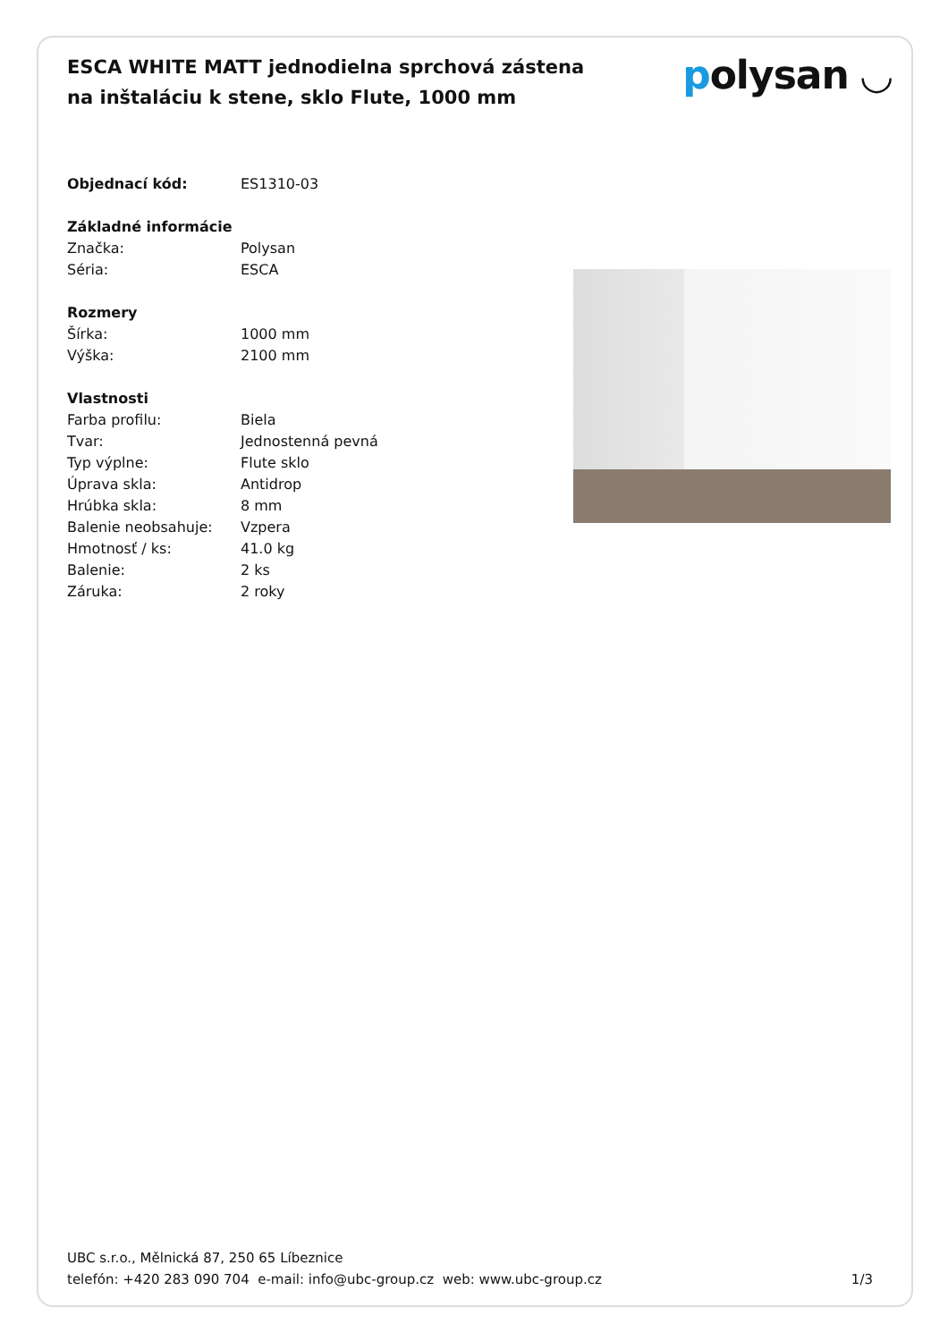ESCA WHITE MATT jednodielna sprchová zástena na inštaláciu k stene, sklo Flute, 1000 mm
polysan ◡
| Objednací kód: | ES1310-03 |
| Základné informácie | |
| Značka: | Polysan |
| Séria: | ESCA |
| Rozmery | |
| Šírka: | 1000 mm |
| Výška: | 2100 mm |
| Vlastnosti | |
| Farba profilu: | Biela |
| Tvar: | Jednostenná pevná |
| Typ výplne: | Flute sklo |
| Úprava skla: | Antidrop |
| Hrúbka skla: | 8 mm |
| Balenie neobsahuje: | Vzpera |
| Hmotnosť / ks: | 41.0 kg |
| Balenie: | 2 ks |
| Záruka: | 2 roky |
UBC s.r.o., Mělnická 87, 250 65 Líbeznice
telefón: +420 283 090 704 e-mail: info@ubc-group.cz web: www.ubc-group.cz 1/3